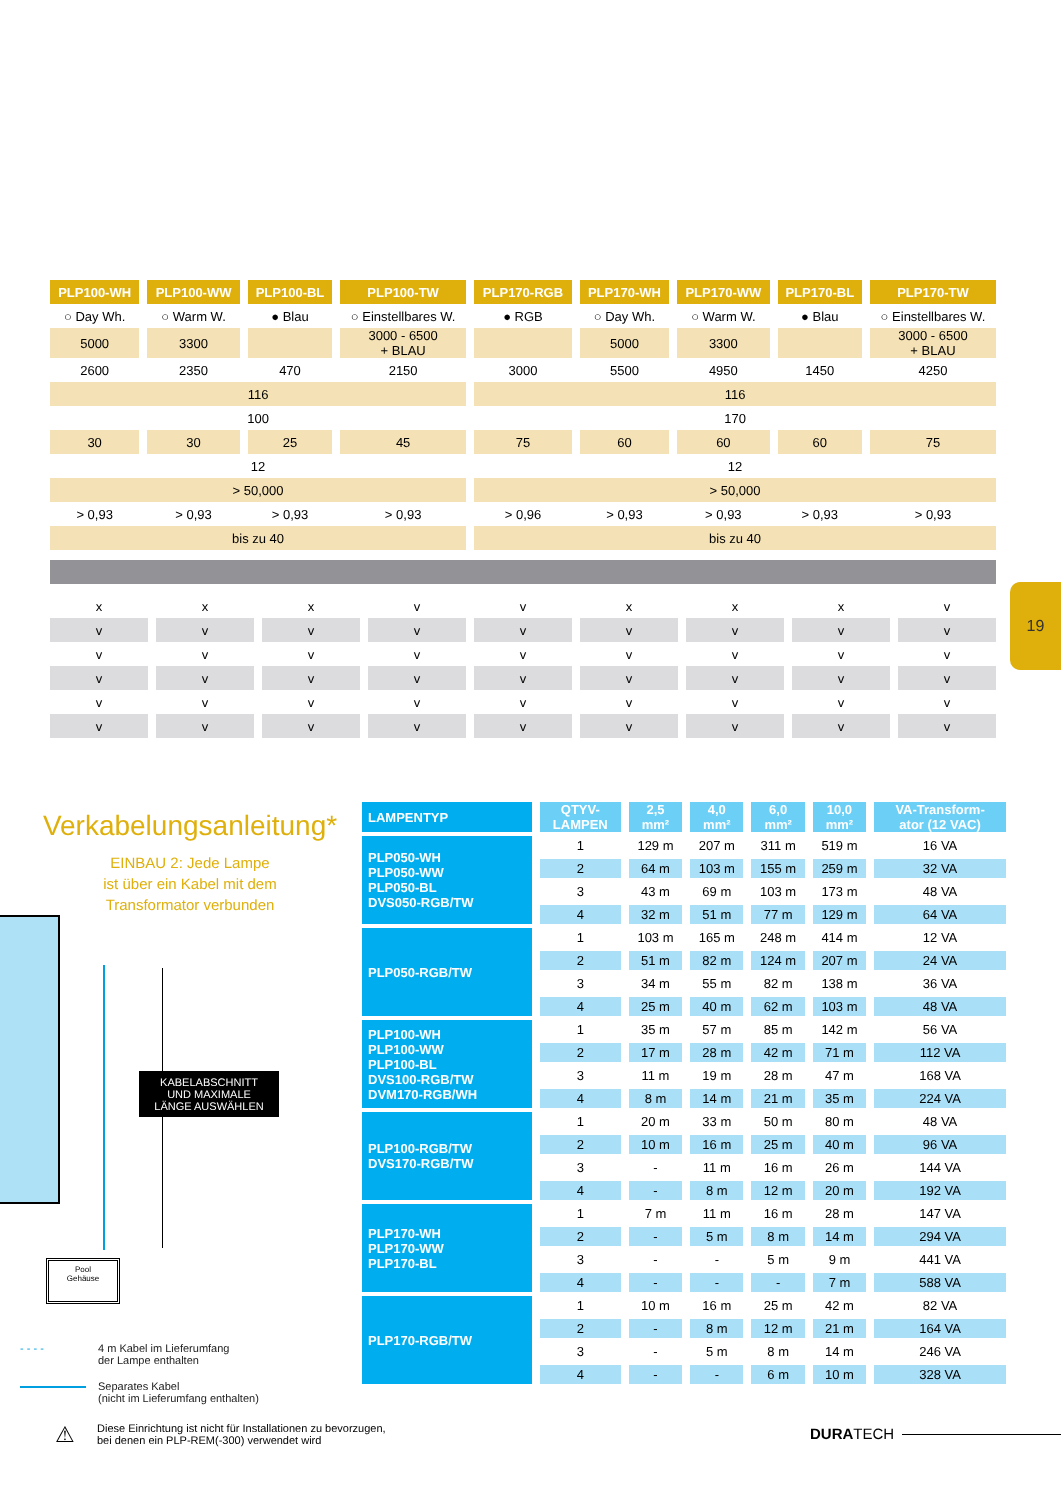| PLP100-WH | PLP100-WW | PLP100-BL | PLP100-TW | PLP170-RGB | PLP170-WH | PLP170-WW | PLP170-BL | PLP170-TW |
| --- | --- | --- | --- | --- | --- | --- | --- | --- |
| ○ Day Wh. | ○ Warm W. | ● Blau | ○ Einstellbares W. | ● RGB | ○ Day Wh. | ○ Warm W. | ● Blau | ○ Einstellbares W. |
| 5000 | 3300 | | 3000 - 6500 + BLAU | | 5000 | 3300 | | 3000 - 6500 + BLAU |
| 2600 | 2350 | 470 | 2150 | 3000 | 5500 | 4950 | 1450 | 4250 |
| 116 | | | | 116 | | | | |
| 100 | | | | 170 | | | | |
| 30 | 30 | 25 | 45 | 75 | 60 | 60 | 60 | 75 |
| 12 | | | | 12 | | | | |
| > 50,000 | | | | > 50,000 | | | | |
| > 0,93 | > 0,93 | > 0,93 | > 0,93 | > 0,96 | > 0,93 | > 0,93 | > 0,93 | > 0,93 |
| bis zu 40 | | | | bis zu 40 | | | | |
| x | x | x | v | v | x | x | x | v |
| v | v | v | v | v | v | v | v | v |
| v | v | v | v | v | v | v | v | v |
| v | v | v | v | v | v | v | v | v |
| v | v | v | v | v | v | v | v | v |
| v | v | v | v | v | v | v | v | v |
19
Verkabelungsanleitung*
EINBAU 2: Jede Lampe
ist über ein Kabel mit dem
Transformator verbunden
KABELABSCHNITT
UND MAXIMALE
LÄNGE AUSWÄHLEN
Pool
Gehäuse
- - - - 4 m Kabel im Lieferumfang
der Lampe enthalten
Separates Kabel
(nicht im Lieferumfang enthalten)
| LAMPENTYP | QTYV- LAMPEN | 2,5 mm² | 4,0 mm² | 6,0 mm² | 10,0 mm² | VA-Transform- ator (12 VAC) |
| PLP050-WH PLP050-WW PLP050-BL DVS050-RGB/TW | 1 | 129 m | 207 m | 311 m | 519 m | 16 VA |
| | 2 | 64 m | 103 m | 155 m | 259 m | 32 VA |
| | 3 | 43 m | 69 m | 103 m | 173 m | 48 VA |
| | 4 | 32 m | 51 m | 77 m | 129 m | 64 VA |
| PLP050-RGB/TW | 1 | 103 m | 165 m | 248 m | 414 m | 12 VA |
| | 2 | 51 m | 82 m | 124 m | 207 m | 24 VA |
| | 3 | 34 m | 55 m | 82 m | 138 m | 36 VA |
| | 4 | 25 m | 40 m | 62 m | 103 m | 48 VA |
| PLP100-WH PLP100-WW PLP100-BL DVS100-RGB/TW DVM170-RGB/WH | 1 | 35 m | 57 m | 85 m | 142 m | 56 VA |
| | 2 | 17 m | 28 m | 42 m | 71 m | 112 VA |
| | 3 | 11 m | 19 m | 28 m | 47 m | 168 VA |
| | 4 | 8 m | 14 m | 21 m | 35 m | 224 VA |
| PLP100-RGB/TW DVS170-RGB/TW | 1 | 20 m | 33 m | 50 m | 80 m | 48 VA |
| | 2 | 10 m | 16 m | 25 m | 40 m | 96 VA |
| | 3 | - | 11 m | 16 m | 26 m | 144 VA |
| | 4 | - | 8 m | 12 m | 20 m | 192 VA |
| PLP170-WH PLP170-WW PLP170-BL | 1 | 7 m | 11 m | 16 m | 28 m | 147 VA |
| | 2 | - | 5 m | 8 m | 14 m | 294 VA |
| | 3 | - | - | 5 m | 9 m | 441 VA |
| | 4 | - | - | - | 7 m | 588 VA |
| PLP170-RGB/TW | 1 | 10 m | 16 m | 25 m | 42 m | 82 VA |
| | 2 | - | 8 m | 12 m | 21 m | 164 VA |
| | 3 | - | 5 m | 8 m | 14 m | 246 VA |
| | 4 | - | - | 6 m | 10 m | 328 VA |
⚠ Diese Einrichtung ist nicht für Installationen zu bevorzugen,
bei denen ein PLP-REM(-300) verwendet wird
DURATECH